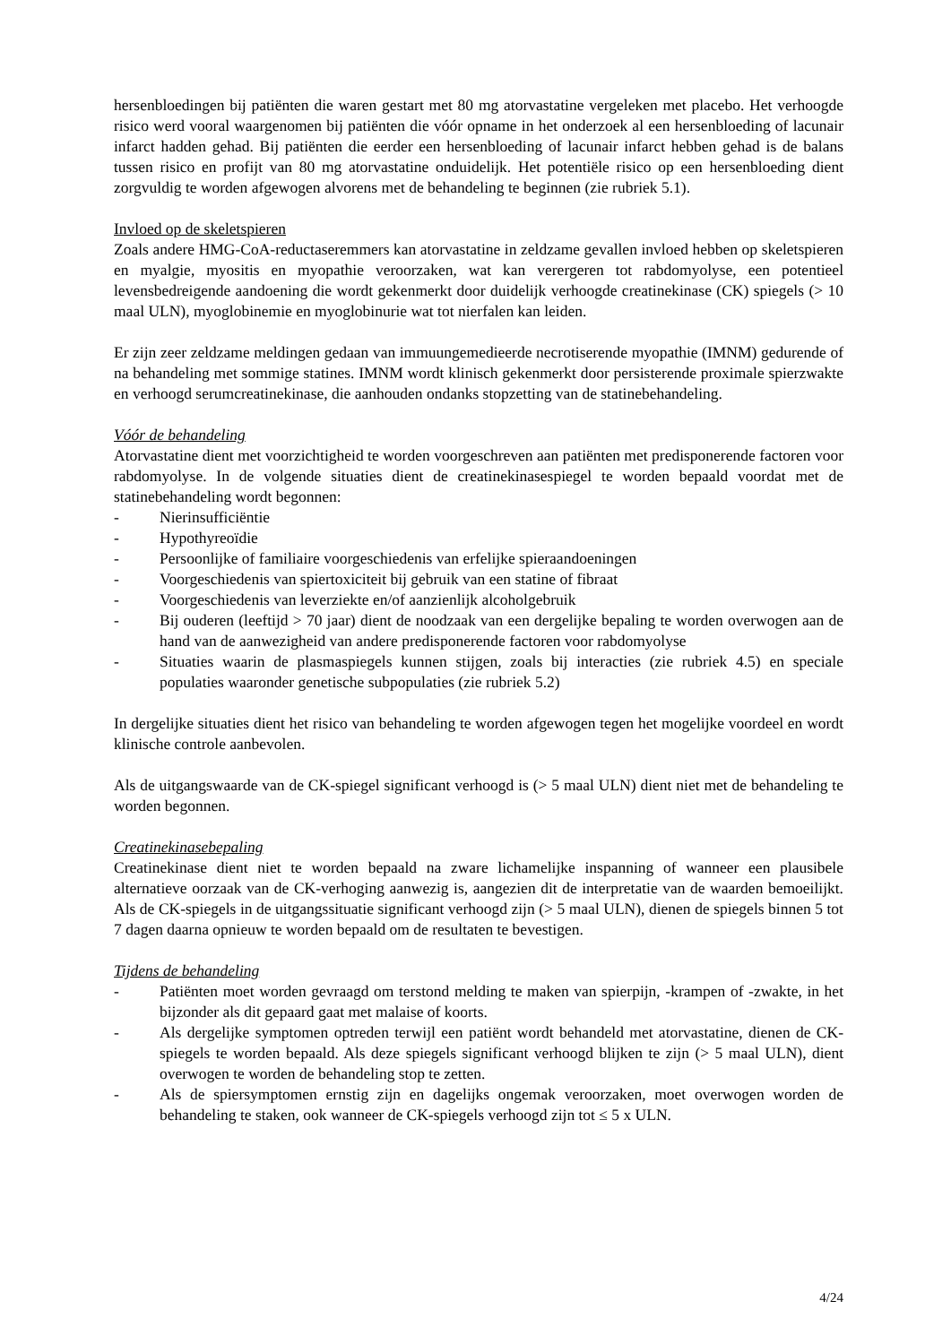hersenbloedingen bij patiënten die waren gestart met 80 mg atorvastatine vergeleken met placebo. Het verhoogde risico werd vooral waargenomen bij patiënten die vóór opname in het onderzoek al een hersenbloeding of lacunair infarct hadden gehad. Bij patiënten die eerder een hersenbloeding of lacunair infarct hebben gehad is de balans tussen risico en profijt van 80 mg atorvastatine onduidelijk. Het potentiële risico op een hersenbloeding dient zorgvuldig te worden afgewogen alvorens met de behandeling te beginnen (zie rubriek 5.1).
Invloed op de skeletspieren
Zoals andere HMG-CoA-reductaseremmers kan atorvastatine in zeldzame gevallen invloed hebben op skeletspieren en myalgie, myositis en myopathie veroorzaken, wat kan verergeren tot rabdomyolyse, een potentieel levensbedreigende aandoening die wordt gekenmerkt door duidelijk verhoogde creatinekinase (CK) spiegels (> 10 maal ULN), myoglobinemie en myoglobinurie wat tot nierfalen kan leiden.
Er zijn zeer zeldzame meldingen gedaan van immuungemedieerde necrotiserende myopathie (IMNM) gedurende of na behandeling met sommige statines. IMNM wordt klinisch gekenmerkt door persisterende proximale spierzwakte en verhoogd serumcreatinekinase, die aanhouden ondanks stopzetting van de statinebehandeling.
Vóór de behandeling
Atorvastatine dient met voorzichtigheid te worden voorgeschreven aan patiënten met predisponerende factoren voor rabdomyolyse. In de volgende situaties dient de creatinekinasespiegel te worden bepaald voordat met de statinebehandeling wordt begonnen:
- Nierinsufficiëntie
- Hypothyreoïdie
- Persoonlijke of familiaire voorgeschiedenis van erfelijke spieraandoeningen
- Voorgeschiedenis van spiertoxiciteit bij gebruik van een statine of fibraat
- Voorgeschiedenis van leverziekte en/of aanzienlijk alcoholgebruik
- Bij ouderen (leeftijd > 70 jaar) dient de noodzaak van een dergelijke bepaling te worden overwogen aan de hand van de aanwezigheid van andere predisponerende factoren voor rabdomyolyse
- Situaties waarin de plasmaspiegels kunnen stijgen, zoals bij interacties (zie rubriek 4.5) en speciale populaties waaronder genetische subpopulaties (zie rubriek 5.2)
In dergelijke situaties dient het risico van behandeling te worden afgewogen tegen het mogelijke voordeel en wordt klinische controle aanbevolen.
Als de uitgangswaarde van de CK-spiegel significant verhoogd is (> 5 maal ULN) dient niet met de behandeling te worden begonnen.
Creatinekinasebepaling
Creatinekinase dient niet te worden bepaald na zware lichamelijke inspanning of wanneer een plausibele alternatieve oorzaak van de CK-verhoging aanwezig is, aangezien dit de interpretatie van de waarden bemoeilijkt. Als de CK-spiegels in de uitgangssituatie significant verhoogd zijn (> 5 maal ULN), dienen de spiegels binnen 5 tot 7 dagen daarna opnieuw te worden bepaald om de resultaten te bevestigen.
Tijdens de behandeling
- Patiënten moet worden gevraagd om terstond melding te maken van spierpijn, -krampen of -zwakte, in het bijzonder als dit gepaard gaat met malaise of koorts.
- Als dergelijke symptomen optreden terwijl een patiënt wordt behandeld met atorvastatine, dienen de CK-spiegels te worden bepaald. Als deze spiegels significant verhoogd blijken te zijn (> 5 maal ULN), dient overwogen te worden de behandeling stop te zetten.
- Als de spiersymptomen ernstig zijn en dagelijks ongemak veroorzaken, moet overwogen worden de behandeling te staken, ook wanneer de CK-spiegels verhoogd zijn tot ≤ 5 x ULN.
4/24